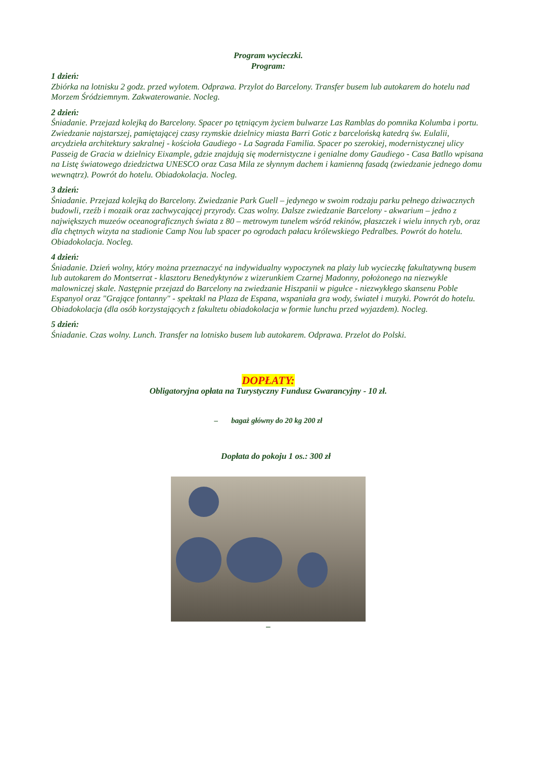Program wycieczki.
Program:
1 dzień:
Zbiórka na lotnisku 2 godz. przed wylotem. Odprawa. Przylot do Barcelony. Transfer busem lub autokarem do hotelu nad Morzem Śródziemnym. Zakwaterowanie. Nocleg.
2 dzień:
Śniadanie. Przejazd kolejką do Barcelony. Spacer po tętniącym życiem bulwarze Las Ramblas do pomnika Kolumba i portu. Zwiedzanie najstarszej, pamiętającej czasy rzymskie dzielnicy miasta Barri Gotic z barcelońską katedrą św. Eulalii, arcydzieła architektury sakralnej - kościoła Gaudiego - La Sagrada Familia. Spacer po szerokiej, modernistycznej ulicy Passeig de Gracia w dzielnicy Eixample, gdzie znajdują się modernistyczne i genialne domy Gaudiego - Casa Batllo wpisana na Listę światowego dziedzictwa UNESCO oraz Casa Mila ze słynnym dachem i kamienną fasadą (zwiedzanie jednego domu wewnątrz). Powrót do hotelu. Obiadokolacja. Nocleg.
3 dzień:
Śniadanie. Przejazd kolejką do Barcelony. Zwiedzanie Park Guell – jedynego w swoim rodzaju parku pełnego dziwacznych budowli, rzeźb i mozaik oraz zachwycającej przyrody. Czas wolny. Dalsze zwiedzanie Barcelony - akwarium – jedno z największych muzeów oceanograficznych świata z 80 – metrowym tunelem wśród rekinów, płaszczek i wielu innych ryb, oraz dla chętnych wizyta na stadionie Camp Nou lub spacer po ogrodach pałacu królewskiego Pedralbes. Powrót do hotelu. Obiadokolacja. Nocleg.
4 dzień:
Śniadanie. Dzień wolny, który można przeznaczyć na indywidualny wypoczynek na plaży lub wycieczkę fakultatywną busem lub autokarem do Montserrat - klasztoru Benedyktynów z wizerunkiem Czarnej Madonny, położonego na niezwykle malowniczej skale. Następnie przejazd do Barcelony na zwiedzanie Hiszpanii w pigułce - niezwykłego skansenu Poble Espanyol oraz "Grające fontanny" - spektakl na Plaza de Espana, wspaniała gra wody, świateł i muzyki. Powrót do hotelu. Obiadokolacja (dla osób korzystających z fakultetu obiadokolacja w formie lunchu przed wyjazdem). Nocleg.
5 dzień:
Śniadanie. Czas wolny. Lunch. Transfer na lotnisko busem lub autokarem. Odprawa. Przelot do Polski.
DOPŁATY:
Obligatoryjna opłata na Turystyczny Fundusz Gwarancyjny - 10 zł.
– bagaż główny do 20 kg 200 zł
Dopłata do pokoju 1 os.: 300 zł
–